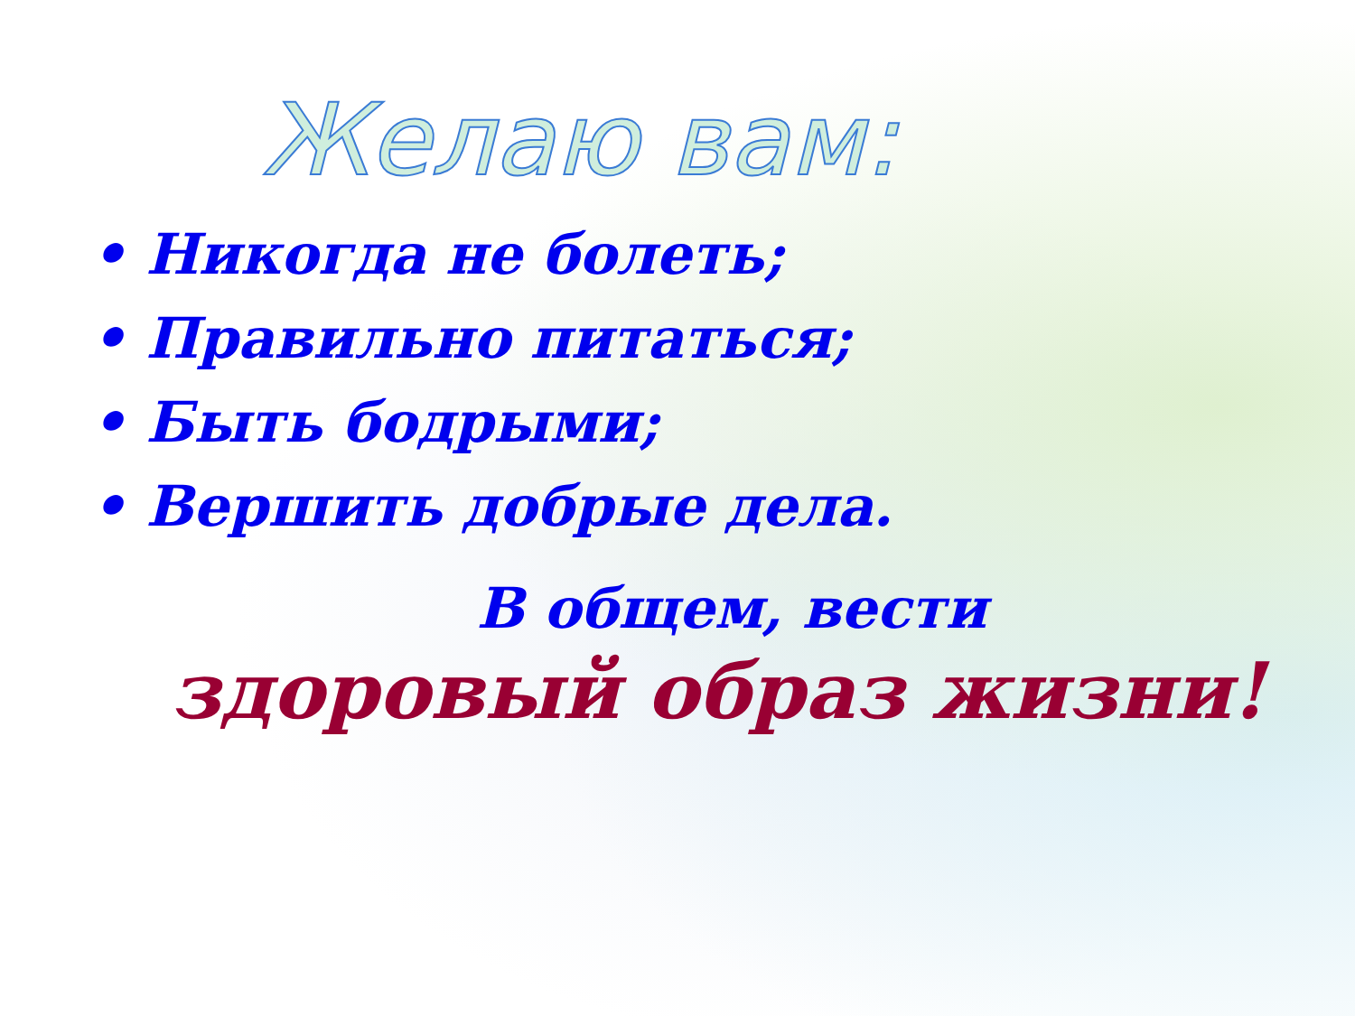Желаю вам:
• Никогда не болеть;
• Правильно питаться;
• Быть бодрыми;
• Вершить добрые дела.
В общем, вести
здоровый образ жизни!